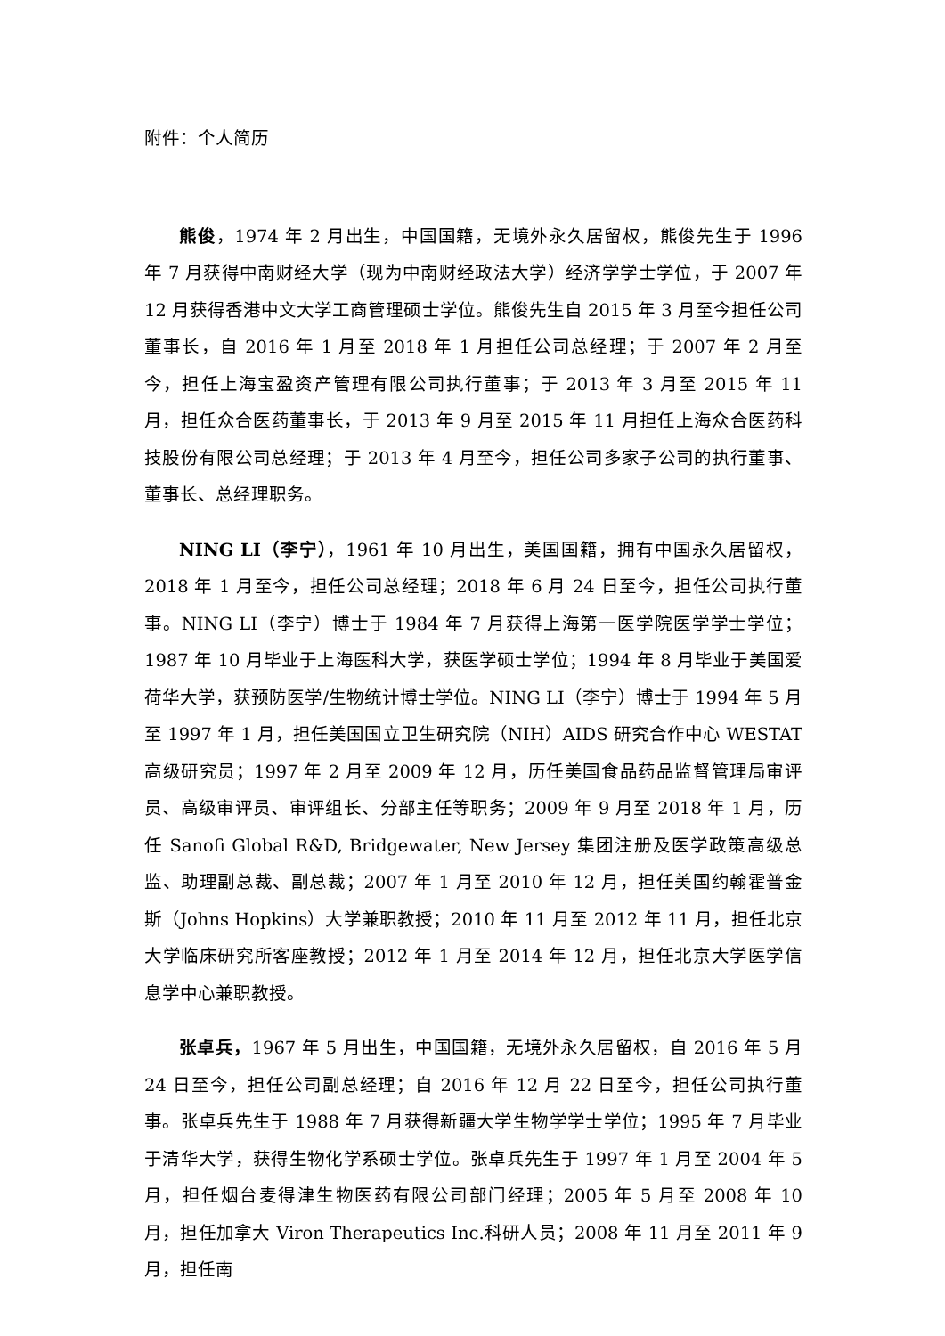附件：个人简历
熊俊，1974 年 2 月出生，中国国籍，无境外永久居留权，熊俊先生于 1996 年 7 月获得中南财经大学（现为中南财经政法大学）经济学学士学位，于 2007 年 12 月获得香港中文大学工商管理硕士学位。熊俊先生自 2015 年 3 月至今担任公司董事长，自 2016 年 1 月至 2018 年 1 月担任公司总经理；于 2007 年 2 月至今，担任上海宝盈资产管理有限公司执行董事；于 2013 年 3 月至 2015 年 11 月，担任众合医药董事长，于 2013 年 9 月至 2015 年 11 月担任上海众合医药科技股份有限公司总经理；于 2013 年 4 月至今，担任公司多家子公司的执行董事、董事长、总经理职务。
NING LI（李宁），1961 年 10 月出生，美国国籍，拥有中国永久居留权，2018 年 1 月至今，担任公司总经理；2018 年 6 月 24 日至今，担任公司执行董事。NING LI（李宁）博士于 1984 年 7 月获得上海第一医学院医学学士学位；1987 年 10 月毕业于上海医科大学，获医学硕士学位；1994 年 8 月毕业于美国爱荷华大学，获预防医学/生物统计博士学位。NING LI（李宁）博士于 1994 年 5 月至 1997 年 1 月，担任美国国立卫生研究院（NIH）AIDS 研究合作中心 WESTAT 高级研究员；1997 年 2 月至 2009 年 12 月，历任美国食品药品监督管理局审评员、高级审评员、审评组长、分部主任等职务；2009 年 9 月至 2018 年 1 月，历任 Sanofi Global R&D, Bridgewater, New Jersey 集团注册及医学政策高级总监、助理副总裁、副总裁；2007 年 1 月至 2010 年 12 月，担任美国约翰霍普金斯（Johns Hopkins）大学兼职教授；2010 年 11 月至 2012 年 11 月，担任北京大学临床研究所客座教授；2012 年 1 月至 2014 年 12 月，担任北京大学医学信息学中心兼职教授。
张卓兵，1967 年 5 月出生，中国国籍，无境外永久居留权，自 2016 年 5 月 24 日至今，担任公司副总经理；自 2016 年 12 月 22 日至今，担任公司执行董事。张卓兵先生于 1988 年 7 月获得新疆大学生物学学士学位；1995 年 7 月毕业于清华大学，获得生物化学系硕士学位。张卓兵先生于 1997 年 1 月至 2004 年 5 月，担任烟台麦得津生物医药有限公司部门经理；2005 年 5 月至 2008 年 10 月，担任加拿大 Viron Therapeutics Inc.科研人员；2008 年 11 月至 2011 年 9 月，担任南